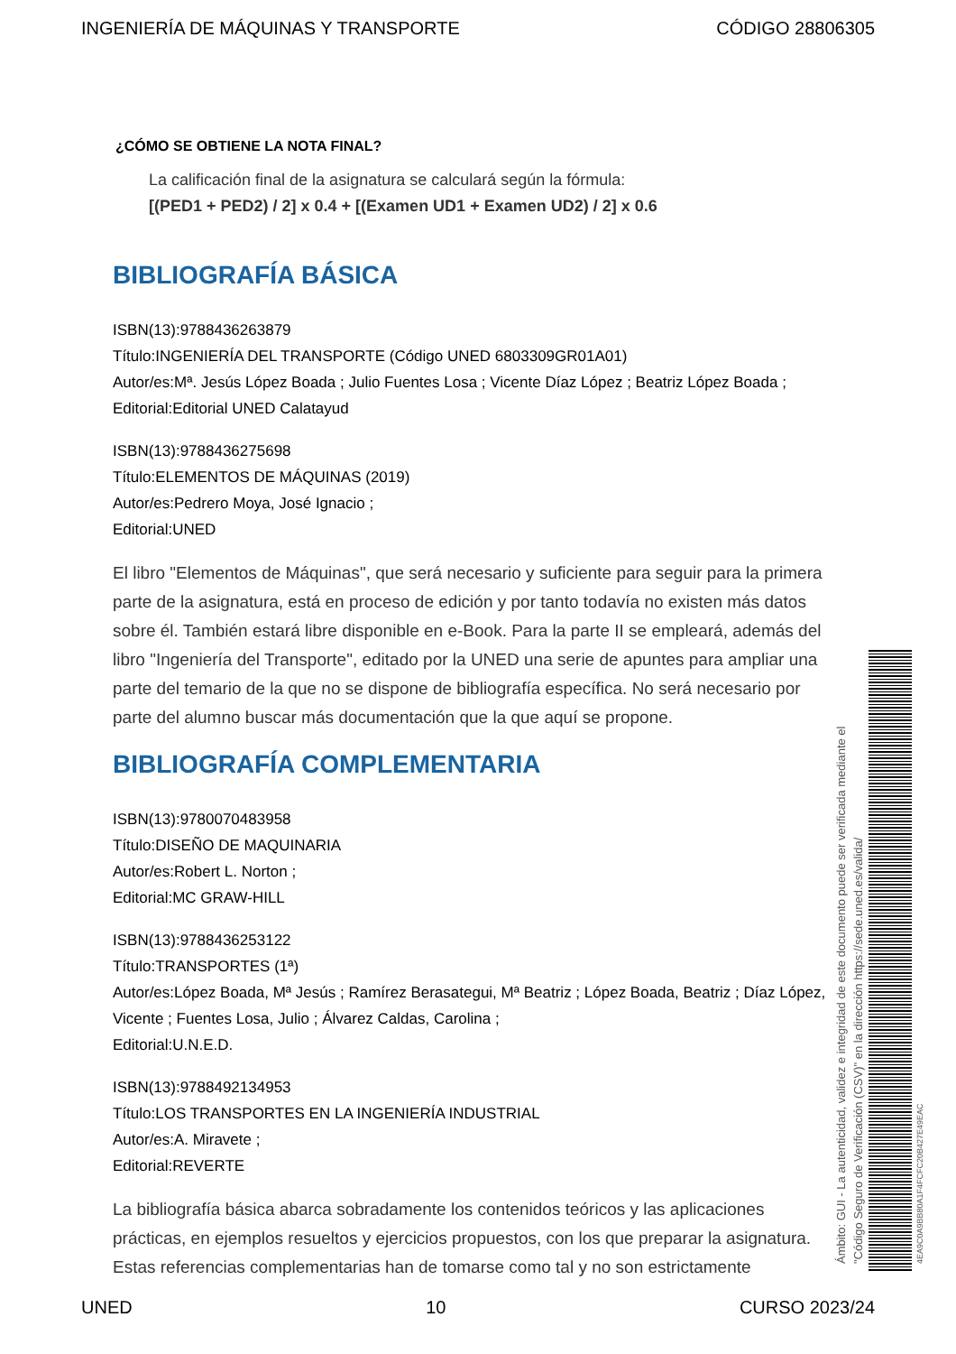INGENIERÍA DE MÁQUINAS Y TRANSPORTE CÓDIGO 28806305
¿CÓMO SE OBTIENE LA NOTA FINAL?
La calificación final de la asignatura se calculará según la fórmula:
[(PED1 + PED2) / 2] x 0.4 + [(Examen UD1 + Examen UD2) / 2] x 0.6
BIBLIOGRAFÍA BÁSICA
ISBN(13):9788436263879
Título:INGENIERÍA DEL TRANSPORTE (Código UNED 6803309GR01A01)
Autor/es:Mª. Jesús López Boada ; Julio Fuentes Losa ; Vicente Díaz López ; Beatriz López Boada ;
Editorial:Editorial UNED Calatayud
ISBN(13):9788436275698
Título:ELEMENTOS DE MÁQUINAS (2019)
Autor/es:Pedrero Moya, José Ignacio ;
Editorial:UNED
El libro "Elementos de Máquinas", que será necesario y suficiente para seguir para la primera parte de la asignatura, está en proceso de edición y por tanto todavía no existen más datos sobre él. También estará libre disponible en e-Book. Para la parte II se empleará, además del libro "Ingeniería del Transporte", editado por la UNED una serie de apuntes para ampliar una parte del temario de la que no se dispone de bibliografía específica. No será necesario por parte del alumno buscar más documentación que la que aquí se propone.
BIBLIOGRAFÍA COMPLEMENTARIA
ISBN(13):9780070483958
Título:DISEÑO DE MAQUINARIA
Autor/es:Robert L. Norton ;
Editorial:MC GRAW-HILL
ISBN(13):9788436253122
Título:TRANSPORTES (1ª)
Autor/es:López Boada, Mª Jesús ; Ramírez Berasategui, Mª Beatriz ; López Boada, Beatriz ; Díaz López, Vicente ; Fuentes Losa, Julio ; Álvarez Caldas, Carolina ;
Editorial:U.N.E.D.
ISBN(13):9788492134953
Título:LOS TRANSPORTES EN LA INGENIERÍA INDUSTRIAL
Autor/es:A. Miravete ;
Editorial:REVERTE
La bibliografía básica abarca sobradamente los contenidos teóricos y las aplicaciones prácticas, en ejemplos resueltos y ejercicios propuestos, con los que preparar la asignatura. Estas referencias complementarias han de tomarse como tal y no son estrictamente
Ámbito: GUI - La autenticidad, validez e integridad de este documento puede ser verificada mediante el
"Código Seguro de Verificación (CSV)" en la dirección https://sede.uned.es/valida/
4EA9C0A9BB80A1F4FCFC20B427E49EAC
UNED 10 CURSO 2023/24